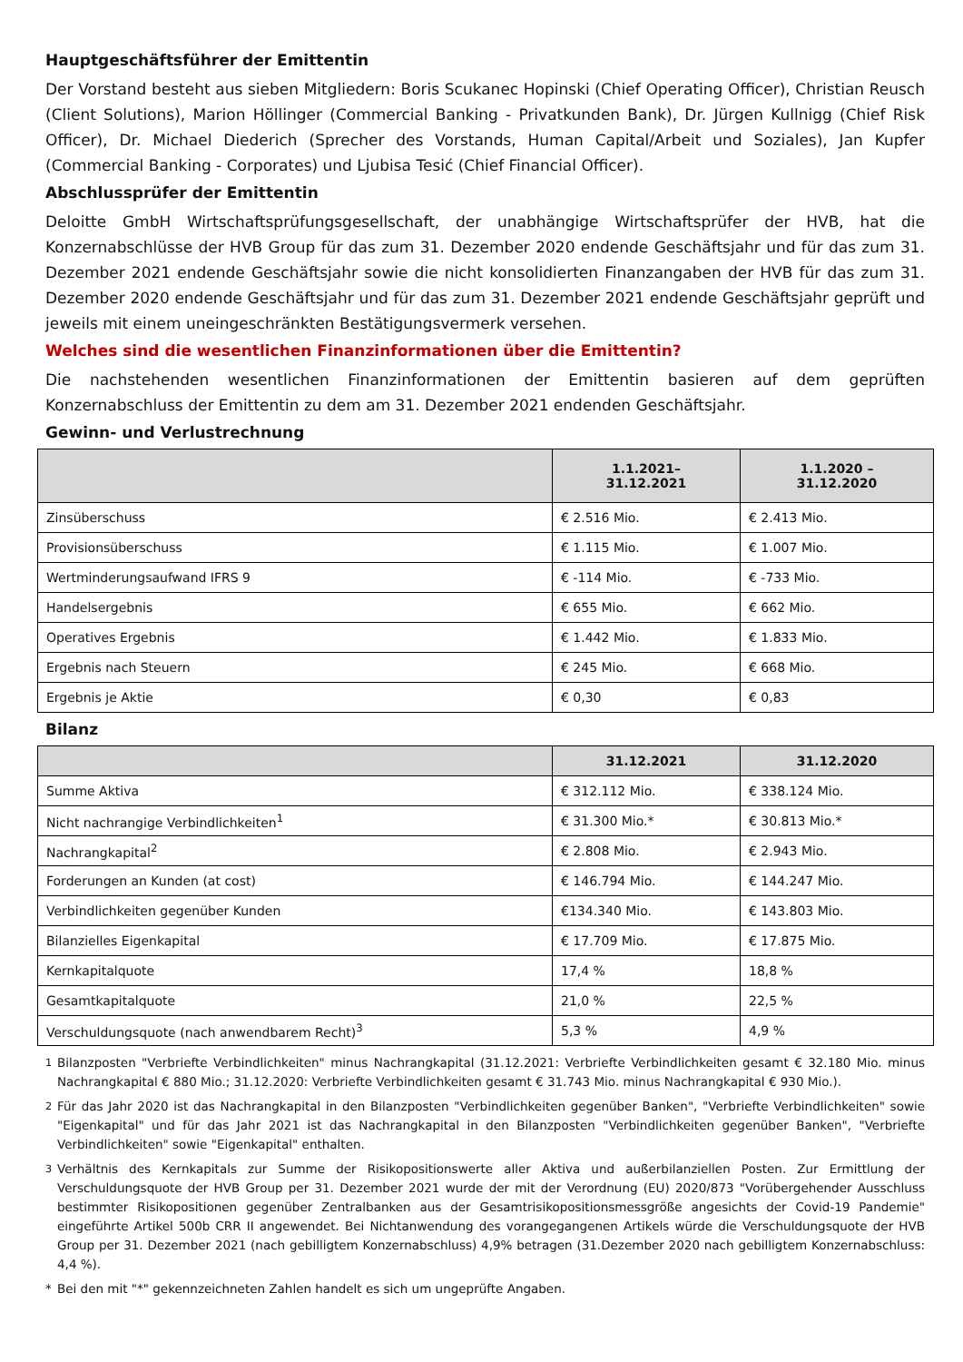Hauptgeschäftsführer der Emittentin
Der Vorstand besteht aus sieben Mitgliedern: Boris Scukanec Hopinski (Chief Operating Officer), Christian Reusch (Client Solutions), Marion Höllinger (Commercial Banking - Privatkunden Bank), Dr. Jürgen Kullnigg (Chief Risk Officer), Dr. Michael Diederich (Sprecher des Vorstands, Human Capital/Arbeit und Soziales), Jan Kupfer (Commercial Banking - Corporates) und Ljubisa Tesić (Chief Financial Officer).
Abschlussprüfer der Emittentin
Deloitte GmbH Wirtschaftsprüfungsgesellschaft, der unabhängige Wirtschaftsprüfer der HVB, hat die Konzernabschlüsse der HVB Group für das zum 31. Dezember 2020 endende Geschäftsjahr und für das zum 31. Dezember 2021 endende Geschäftsjahr sowie die nicht konsolidierten Finanzangaben der HVB für das zum 31. Dezember 2020 endende Geschäftsjahr und für das zum 31. Dezember 2021 endende Geschäftsjahr geprüft und jeweils mit einem uneingeschränkten Bestätigungsvermerk versehen.
Welches sind die wesentlichen Finanzinformationen über die Emittentin?
Die nachstehenden wesentlichen Finanzinformationen der Emittentin basieren auf dem geprüften Konzernabschluss der Emittentin zu dem am 31. Dezember 2021 endenden Geschäftsjahr.
Gewinn- und Verlustrechnung
| | 1.1.2021– 31.12.2021 | 1.1.2020 – 31.12.2020 |
| --- | --- | --- |
| Zinsüberschuss | € 2.516 Mio. | € 2.413 Mio. |
| Provisionsüberschuss | € 1.115 Mio. | € 1.007 Mio. |
| Wertminderungsaufwand IFRS 9 | € -114 Mio. | € -733 Mio. |
| Handelsergebnis | € 655 Mio. | € 662 Mio. |
| Operatives Ergebnis | € 1.442 Mio. | € 1.833 Mio. |
| Ergebnis nach Steuern | € 245 Mio. | € 668 Mio. |
| Ergebnis je Aktie | € 0,30 | € 0,83 |
Bilanz
| | 31.12.2021 | 31.12.2020 |
| --- | --- | --- |
| Summe Aktiva | € 312.112 Mio. | € 338.124 Mio. |
| Nicht nachrangige Verbindlichkeiten<sup>1</sup> | € 31.300 Mio.* | € 30.813 Mio.* |
| Nachrangkapital<sup>2</sup> | € 2.808 Mio. | € 2.943 Mio. |
| Forderungen an Kunden (at cost) | € 146.794 Mio. | € 144.247 Mio. |
| Verbindlichkeiten gegenüber Kunden | €134.340 Mio. | € 143.803 Mio. |
| Bilanzielles Eigenkapital | € 17.709 Mio. | € 17.875 Mio. |
| Kernkapitalquote | 17,4 % | 18,8 % |
| Gesamtkapitalquote | 21,0 % | 22,5 % |
| Verschuldungsquote (nach anwendbarem Recht)<sup>3</sup> | 5,3 % | 4,9 % |
<sup>1</sup> Bilanzposten "Verbriefte Verbindlichkeiten" minus Nachrangkapital (31.12.2021: Verbriefte Verbindlichkeiten gesamt € 32.180 Mio. minus Nachrangkapital € 880 Mio.; 31.12.2020: Verbriefte Verbindlichkeiten gesamt € 31.743 Mio. minus Nachrangkapital € 930 Mio.).
<sup>2</sup> Für das Jahr 2020 ist das Nachrangkapital in den Bilanzposten "Verbindlichkeiten gegenüber Banken", "Verbriefte Verbindlichkeiten" sowie "Eigenkapital" und für das Jahr 2021 ist das Nachrangkapital in den Bilanzposten "Verbindlichkeiten gegenüber Banken", "Verbriefte Verbindlichkeiten" sowie "Eigenkapital" enthalten.
<sup>3</sup> Verhältnis des Kernkapitals zur Summe der Risikopositionswerte aller Aktiva und außerbilanziellen Posten. Zur Ermittlung der Verschuldungsquote der HVB Group per 31. Dezember 2021 wurde der mit der Verordnung (EU) 2020/873 "Vorübergehender Ausschluss bestimmter Risikopositionen gegenüber Zentralbanken aus der Gesamtrisikopositionsmessgröße angesichts der Covid-19 Pandemie" eingeführte Artikel 500b CRR II angewendet. Bei Nichtanwendung des vorangegangenen Artikels würde die Verschuldungsquote der HVB Group per 31. Dezember 2021 (nach gebilligtem Konzernabschluss) 4,9% betragen (31.Dezember 2020 nach gebilligtem Konzernabschluss: 4,4 %).
* Bei den mit "*" gekennzeichneten Zahlen handelt es sich um ungeprüfte Angaben.